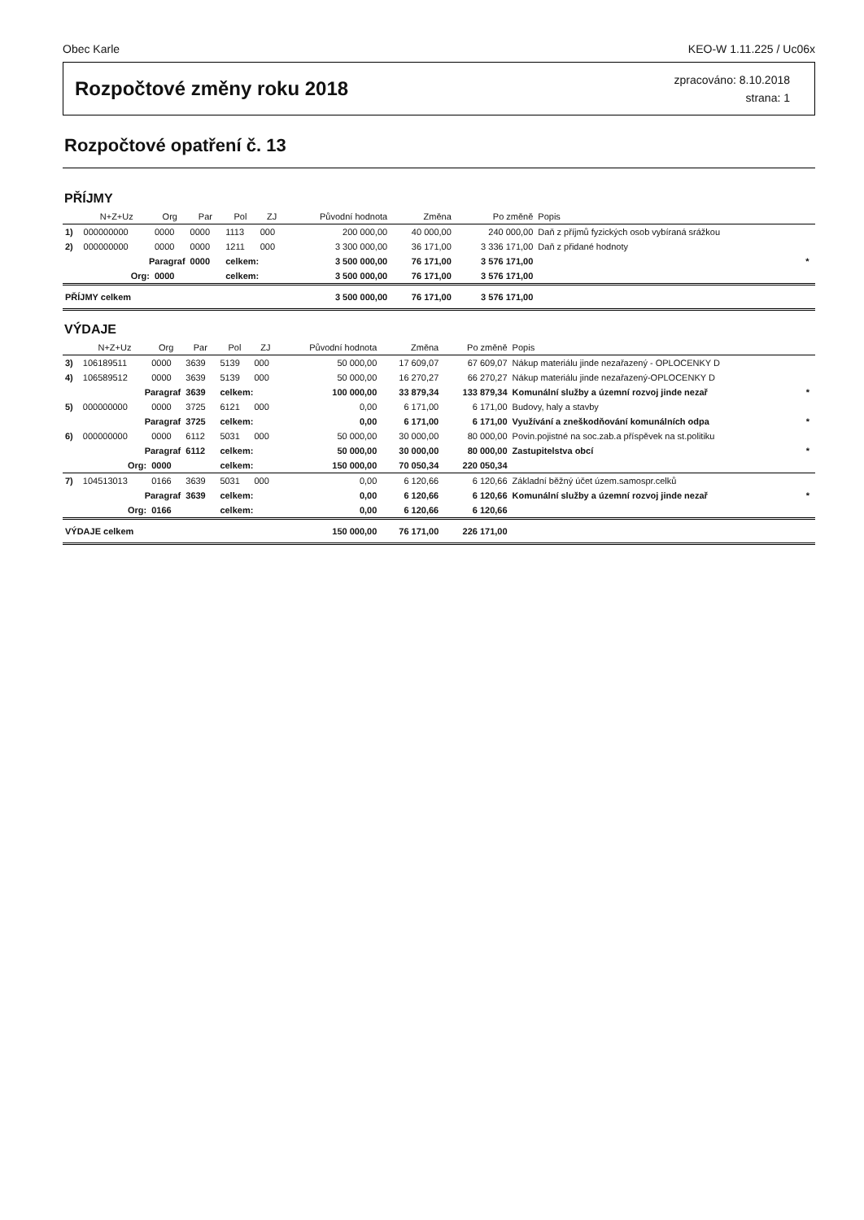Obec Karle KEO-W 1.11.225 / Uc06x
Rozpočtové změny roku 2018
zpracováno: 8.10.2018
strana: 1
Rozpočtové opatření č. 13
PŘÍJMY
| | N+Z+Uz | Org | Par | Pol | ZJ | Původní hodnota | Změna | Po změně | Popis | |
| --- | --- | --- | --- | --- | --- | --- | --- | --- | --- | --- |
| 1) | 000000000 | 0000 | 0000 | 1113 | 000 | 200 000,00 | 40 000,00 | 240 000,00 | Daň z příjmů fyzických osob vybíraná srážkou | |
| 2) | 000000000 | 0000 | 0000 | 1211 | 000 | 3 300 000,00 | 36 171,00 | 3 336 171,00 | Daň z přidané hodnoty | |
| | Paragraf | | 0000 | celkem: | | 3 500 000,00 | 76 171,00 | 3 576 171,00 | | * |
| | Org: | 0000 | | celkem: | | 3 500 000,00 | 76 171,00 | 3 576 171,00 | | |
| PŘÍJMY celkem | | | | | | 3 500 000,00 | 76 171,00 | 3 576 171,00 | | |
VÝDAJE
| | N+Z+Uz | Org | Par | Pol | ZJ | Původní hodnota | Změna | Po změně | Popis | |
| --- | --- | --- | --- | --- | --- | --- | --- | --- | --- | --- |
| 3) | 106189511 | 0000 | 3639 | 5139 | 000 | 50 000,00 | 17 609,07 | 67 609,07 | Nákup materiálu jinde nezařazený - OPLOCENKY D | |
| 4) | 106589512 | 0000 | 3639 | 5139 | 000 | 50 000,00 | 16 270,27 | 66 270,27 | Nákup materiálu jinde nezařazený-OPLOCENKY D | |
| | Paragraf | | 3639 | celkem: | | 100 000,00 | 33 879,34 | 133 879,34 | Komunální služby a územní rozvoj jinde nezař | * |
| 5) | 000000000 | 0000 | 3725 | 6121 | 000 | 0,00 | 6 171,00 | 6 171,00 | Budovy, haly a stavby | |
| | Paragraf | | 3725 | celkem: | | 0,00 | 6 171,00 | 6 171,00 | Využívání a zneškodňování komunálních odpa | * |
| 6) | 000000000 | 0000 | 6112 | 5031 | 000 | 50 000,00 | 30 000,00 | 80 000,00 | Povin.pojistné na soc.zab.a příspěvek na st.politiku | |
| | Paragraf | | 6112 | celkem: | | 50 000,00 | 30 000,00 | 80 000,00 | Zastupitelstva obcí | * |
| | Org: | 0000 | | celkem: | | 150 000,00 | 70 050,34 | 220 050,34 | | |
| 7) | 104513013 | 0166 | 3639 | 5031 | 000 | 0,00 | 6 120,66 | 6 120,66 | Základní běžný účet územ.samospr.celků | |
| | Paragraf | | 3639 | celkem: | | 0,00 | 6 120,66 | 6 120,66 | Komunální služby a územní rozvoj jinde nezař | * |
| | Org: | 0166 | | celkem: | | 0,00 | 6 120,66 | 6 120,66 | | |
| VÝDAJE celkem | | | | | | 150 000,00 | 76 171,00 | 226 171,00 | | |